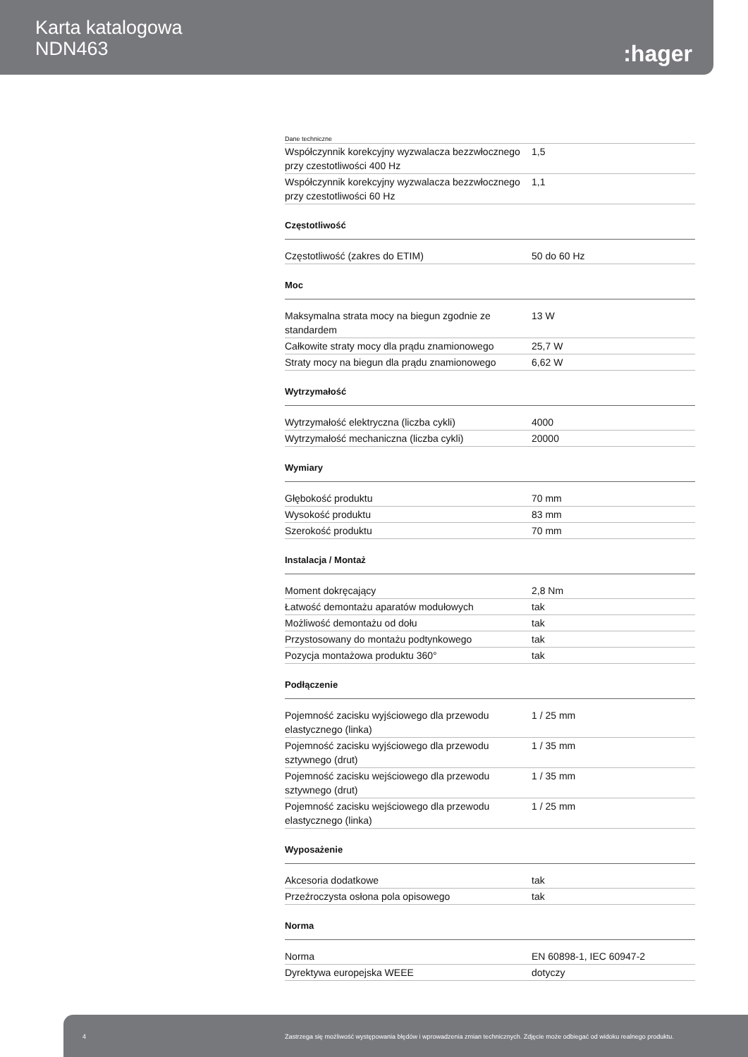Karta katalogowa
NDN463
:hager
Dane techniczne
| Współczynnik korekcyjny wyzwalacza bezzwłocznego przy czestotliwości 400 Hz | 1,5 |
| Współczynnik korekcyjny wyzwalacza bezzwłocznego przy czestotliwości 60 Hz | 1,1 |
Częstotliwość
| Częstotliwość (zakres do ETIM) | 50 do 60 Hz |
Moc
| Maksymalna strata mocy na biegun zgodnie ze standardem | 13 W |
| Całkowite straty mocy dla prądu znamionowego | 25,7 W |
| Straty mocy na biegun dla prądu znamionowego | 6,62 W |
Wytrzymałość
| Wytrzymałość elektryczna (liczba cykli) | 4000 |
| Wytrzymałość mechaniczna (liczba cykli) | 20000 |
Wymiary
| Głębokość produktu | 70 mm |
| Wysokość produktu | 83 mm |
| Szerokość produktu | 70 mm |
Instalacja / Montaż
| Moment dokręcający | 2,8 Nm |
| Łatwość demontażu aparatów modułowych | tak |
| Możliwość demontażu od dołu | tak |
| Przystosowany do montażu podtynkowego | tak |
| Pozycja montażowa produktu 360° | tak |
Podłączenie
| Pojemność zacisku wyjściowego dla przewodu elastycznego (linka) | 1 / 25 mm |
| Pojemność zacisku wyjściowego dla przewodu sztywnego (drut) | 1 / 35 mm |
| Pojemność zacisku wejściowego dla przewodu sztywnego (drut) | 1 / 35 mm |
| Pojemność zacisku wejściowego dla przewodu elastycznego (linka) | 1 / 25 mm |
Wyposażenie
| Akcesoria dodatkowe | tak |
| Przeźroczysta osłona pola opisowego | tak |
Norma
| Norma | EN 60898-1, IEC 60947-2 |
| Dyrektywa europejska WEEE | dotyczy |
4 Zastrzega się możliwość występowania błędów i wprowadzenia zmian technicznych. Zdjęcie może odbiegać od widoku realnego produktu.